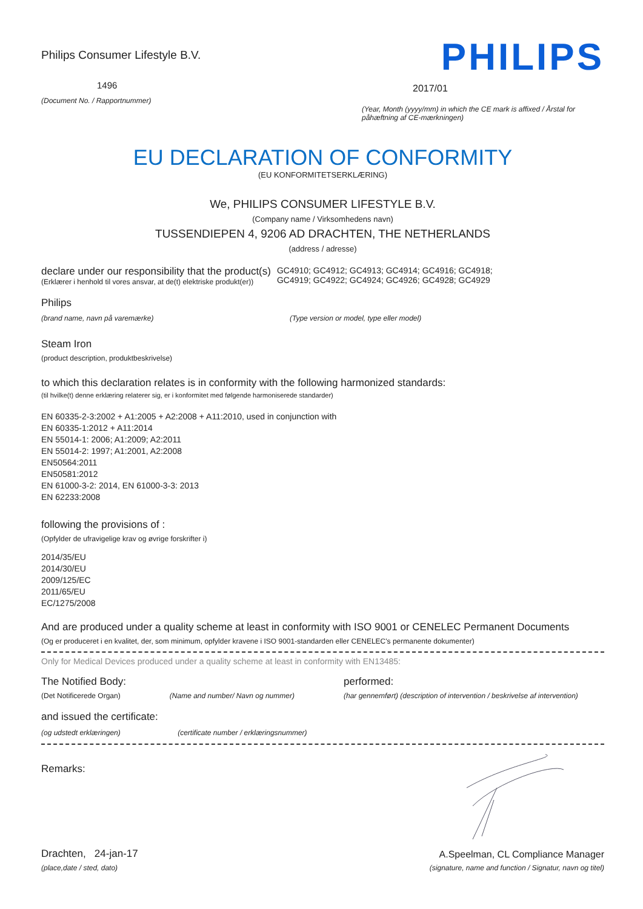Philips Consumer Lifestyle B.V.
1496
(Document No. / Rapportnummer)
PHILIPS
2017/01
(Year, Month (yyyy/mm) in which the CE mark is affixed / Årstal for påhæftning af CE-mærkningen)
EU DECLARATION OF CONFORMITY
(EU KONFORMITETSERKLÆRING)
We, PHILIPS CONSUMER LIFESTYLE B.V.
(Company name / Virksomhedens navn)
TUSSENDIEPEN 4, 9206 AD DRACHTEN, THE NETHERLANDS
(address / adresse)
declare under our responsibility that the product(s)
(Erklærer i henhold til vores ansvar, at de(t) elektriske produkt(er))
GC4910; GC4912; GC4913; GC4914; GC4916; GC4918;
GC4919; GC4922; GC4924; GC4926; GC4928; GC4929
Philips
(brand name, navn på varemærke) (Type version or model, type eller model)
Steam Iron
(product description, produktbeskrivelse)
to which this declaration relates is in conformity with the following harmonized standards:
(til hvilke(t) denne erklæring relaterer sig, er i konformitet med følgende harmoniserede standarder)
EN 60335-2-3:2002 + A1:2005 + A2:2008 + A11:2010, used in conjunction with
EN 60335-1:2012 + A11:2014
EN 55014-1: 2006; A1:2009; A2:2011
EN 55014-2: 1997; A1:2001, A2:2008
EN50564:2011
EN50581:2012
EN 61000-3-2: 2014, EN 61000-3-3: 2013
EN 62233:2008
following the provisions of :
(Opfylder de ufravigelige krav og øvrige forskrifter i)
2014/35/EU
2014/30/EU
2009/125/EC
2011/65/EU
EC/1275/2008
And are produced under a quality scheme at least in conformity with ISO 9001 or CENELEC Permanent Documents
(Og er produceret i en kvalitet, der, som minimum, opfylder kravene i ISO 9001-standarden eller CENELEC's permanente dokumenter)
Only for Medical Devices produced under a quality scheme at least in conformity with EN13485:
The Notified Body: performed:
(Det Notificerede Organ) (Name and number/ Navn og nummer) (har gennemført) (description of intervention / beskrivelse af intervention)
and issued the certificate:
(og udstedt erklæringen) (certificate number / erklæringsnummer)
Remarks:
Drachten, 24-jan-17
(place,date / sted, dato)
A.Speelman, CL Compliance Manager
(signature, name and function / Signatur, navn og titel)